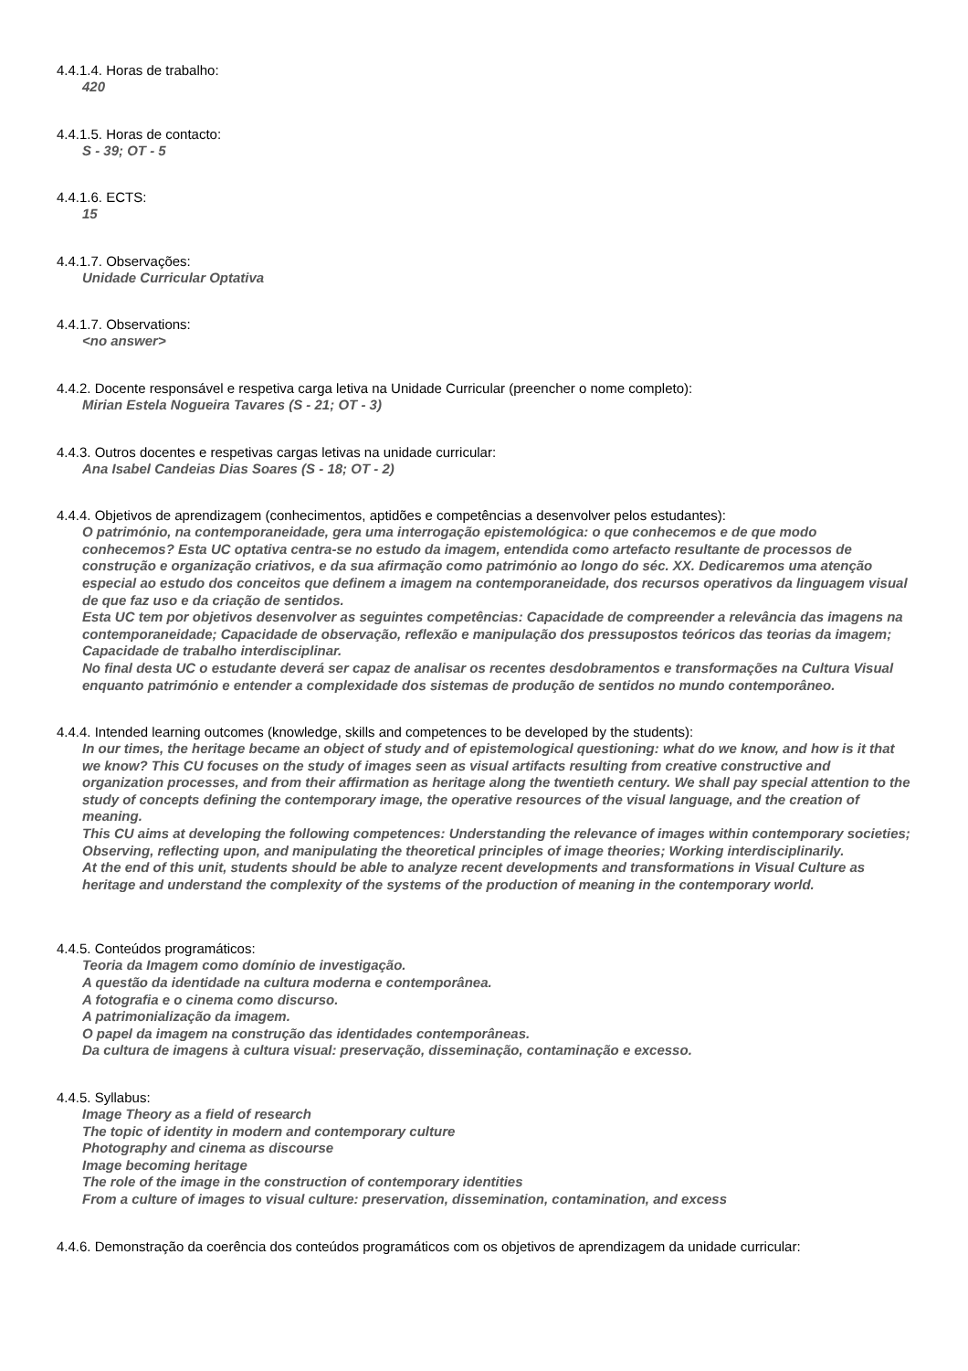4.4.1.4. Horas de trabalho:
420
4.4.1.5. Horas de contacto:
S - 39; OT - 5
4.4.1.6. ECTS:
15
4.4.1.7. Observações:
Unidade Curricular Optativa
4.4.1.7. Observations:
<no answer>
4.4.2. Docente responsável e respetiva carga letiva na Unidade Curricular (preencher o nome completo):
Mirian Estela Nogueira Tavares (S - 21; OT - 3)
4.4.3. Outros docentes e respetivas cargas letivas na unidade curricular:
Ana Isabel Candeias Dias Soares (S - 18; OT - 2)
4.4.4. Objetivos de aprendizagem (conhecimentos, aptidões e competências a desenvolver pelos estudantes):
O património, na contemporaneidade, gera uma interrogação epistemológica: o que conhecemos e de que modo conhecemos? Esta UC optativa centra-se no estudo da imagem, entendida como artefacto resultante de processos de construção e organização criativos, e da sua afirmação como património ao longo do séc. XX. Dedicaremos uma atenção especial ao estudo dos conceitos que definem a imagem na contemporaneidade, dos recursos operativos da linguagem visual de que faz uso e da criação de sentidos.
Esta UC tem por objetivos desenvolver as seguintes competências: Capacidade de compreender a relevância das imagens na contemporaneidade; Capacidade de observação, reflexão e manipulação dos pressupostos teóricos das teorias da imagem; Capacidade de trabalho interdisciplinar.
No final desta UC o estudante deverá ser capaz de analisar os recentes desdobramentos e transformações na Cultura Visual enquanto património e entender a complexidade dos sistemas de produção de sentidos no mundo contemporâneo.
4.4.4. Intended learning outcomes (knowledge, skills and competences to be developed by the students):
In our times, the heritage became an object of study and of epistemological questioning: what do we know, and how is it that we know? This CU focuses on the study of images seen as visual artifacts resulting from creative constructive and organization processes, and from their affirmation as heritage along the twentieth century. We shall pay special attention to the study of concepts defining the contemporary image, the operative resources of the visual language, and the creation of meaning.
This CU aims at developing the following competences: Understanding the relevance of images within contemporary societies; Observing, reflecting upon, and manipulating the theoretical principles of image theories; Working interdisciplinarily.
At the end of this unit, students should be able to analyze recent developments and transformations in Visual Culture as heritage and understand the complexity of the systems of the production of meaning in the contemporary world.
4.4.5. Conteúdos programáticos:
Teoria da Imagem como domínio de investigação.
A questão da identidade na cultura moderna e contemporânea.
A fotografia e o cinema como discurso.
A patrimonialização da imagem.
O papel da imagem na construção das identidades contemporâneas.
Da cultura de imagens à cultura visual: preservação, disseminação, contaminação e excesso.
4.4.5. Syllabus:
Image Theory as a field of research
The topic of identity in modern and contemporary culture
Photography and cinema as discourse
Image becoming heritage
The role of the image in the construction of contemporary identities
From a culture of images to visual culture: preservation, dissemination, contamination, and excess
4.4.6. Demonstração da coerência dos conteúdos programáticos com os objetivos de aprendizagem da unidade curricular: